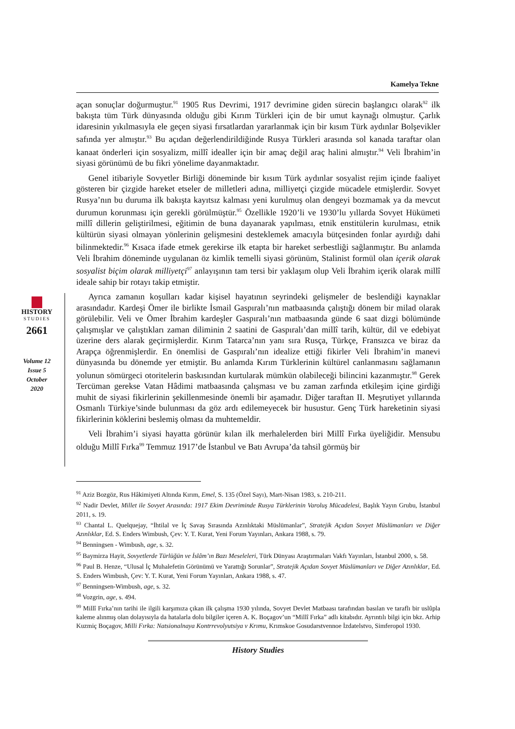Kamelya Tekne
açan sonuçlar doğurmuştur.<sup>91</sup> 1905 Rus Devrimi, 1917 devrimine giden sürecin başlangıcı olarak<sup>92</sup> ilk bakışta tüm Türk dünyasında olduğu gibi Kırım Türkleri için de bir umut kaynağı olmuştur. Çarlık idaresinin yıkılmasıyla ele geçen siyasi fırsatlardan yararlanmak için bir kısım Türk aydınlar Bolşevikler safında yer almıştır.<sup>93</sup> Bu açıdan değerlendirildiğinde Rusya Türkleri arasında sol kanada taraftar olan kanaat önderleri için sosyalizm, millî idealler için bir amaç değil araç halini almıştır.<sup>94</sup> Veli İbrahim’in siyasi görünümü de bu fikri yönelime dayanmaktadır.
Genel itibariyle Sovyetler Birliği döneminde bir kısım Türk aydınlar sosyalist rejim içinde faaliyet gösteren bir çizgide hareket etseler de milletleri adına, milliyetçi çizgide mücadele etmişlerdir. Sovyet Rusya’nın bu duruma ilk bakışta kayıtsız kalması yeni kurulmuş olan dengeyi bozmamak ya da mevcut durumun korunması için gerekli görülmüştür.<sup>95</sup> Özellikle 1920’li ve 1930’lu yıllarda Sovyet Hükümeti millî dillerin geliştirilmesi, eğitimin de buna dayanarak yapılması, etnik enstitülerin kurulması, etnik kültürün siyasi olmayan yönlerinin gelişmesini desteklemek amacıyla bütçesinden fonlar ayırdığı dahi bilinmektedir.<sup>96</sup> Kısaca ifade etmek gerekirse ilk etapta bir hareket serbestliği sağlanmıştır. Bu anlamda Veli İbrahim döneminde uygulanan öz kimlik temelli siyasi görünüm, Stalinist formül olan içerik olarak sosyalist biçim olarak milliyetçi<sup>97</sup> anlayışının tam tersi bir yaklaşım olup Veli İbrahim içerik olarak millî ideale sahip bir rotayı takip etmiştir.
Ayrıca zamanın koşulları kadar kişisel hayatının seyrindeki gelişmeler de beslendiği kaynaklar arasındadır. Kardeşi Ömer ile birlikte İsmail Gaspıralı’nın matbaasında çalıştığı dönem bir milad olarak görülebilir. Veli ve Ömer İbrahim kardeşler Gaspıralı’nın matbaasında günde 6 saat dizgi bölümünde çalışmışlar ve çalıştıkları zaman diliminin 2 saatini de Gaspıralı’dan millî tarih, kültür, dil ve edebiyat üzerine ders alarak geçirmişlerdir. Kırım Tatarca’nın yanı sıra Rusça, Türkçe, Fransızca ve biraz da Arapça öğrenmişlerdir. En önemlisi de Gaspıralı’nın idealize ettiği fikirler Veli İbrahim’in manevi dünyasında bu dönemde yer etmiştir. Bu anlamda Kırım Türklerinin kültürel canlanmasını sağlamanın yolunun sömürgeci otoritelerin baskısından kurtularak mümkün olabileceği bilincini kazanmıştır.<sup>98</sup> Gerek Tercüman gerekse Vatan Hâdimi matbaasında çalışması ve bu zaman zarfında etkileşim içine girdiği muhit de siyasi fikirlerinin şekillenmesinde önemli bir aşamadır. Diğer taraftan II. Meşrutiyet yıllarında Osmanlı Türkiye’sinde bulunması da göz ardı edilemeyecek bir husustur. Genç Türk hareketinin siyasi fikirlerinin köklerini beslemiş olması da muhtemeldir.
Veli İbrahim’i siyasi hayatta görünür kılan ilk merhalelerden biri Millî Fırka üyeliğidir. Mensubu olduğu Millî Fırka<sup>99</sup> Temmuz 1917’de İstanbul ve Batı Avrupa’da tahsil görmüş bir
HISTORY
STUDIES
2661
Volume 12
Issue 5
October
2020
<sup>91</sup> Aziz Bozgöz, Rus Hâkimiyeti Altında Kırım, Emel, S. 135 (Özel Sayı), Mart-Nisan 1983, s. 210-211.
<sup>92</sup> Nadir Devlet, Millet ile Sovyet Arasında: 1917 Ekim Devriminde Rusya Türklerinin Varoluş Mücadelesi, Başlık Yayın Grubu, İstanbul 2011, s. 19.
<sup>93</sup> Chantal L. Quelquejay, “İhtilal ve İç Savaş Sırasında Azınlıktaki Müslümanlar”, Stratejik Açıdan Sovyet Müslümanları ve Diğer Azınlıklar, Ed. S. Enders Wimbush, Çev: Y. T. Kurat, Yeni Forum Yayınları, Ankara 1988, s. 79.
<sup>94</sup> Benningsen - Wimbush, age, s. 32.
<sup>95</sup> Baymirza Hayit, Sovyetlerde Türlüğün ve İslâm’ın Bazı Meseleleri, Türk Dünyası Araştırmaları Vakfı Yayınları, İstanbul 2000, s. 58.
<sup>96</sup> Paul B. Henze, “Ulusal İç Muhalefetin Görünümü ve Yarattığı Sorunlar”, Stratejik Açıdan Sovyet Müslümanları ve Diğer Azınlıklar, Ed. S. Enders Wimbush, Çev: Y. T. Kurat, Yeni Forum Yayınları, Ankara 1988, s. 47.
<sup>97</sup> Benningsen-Wimbush, age, s. 32.
<sup>98</sup> Vozgrin, age, s. 494.
<sup>99</sup> Millî Fırka’nın tarihi ile ilgili karşımıza çıkan ilk çalışma 1930 yılında, Sovyet Devlet Matbaası tarafından basılan ve taraflı bir uslûpla kaleme alınmış olan dolayısıyla da hatalarla dolu bilgiler içeren A. K. Boçagov’un “Millî Fırka” adlı kitabıdır. Ayrıntılı bilgi için bkz. Arhip Kuzmiç Boçagov, Milli Fırka: Natsionalnaya Kontrrevolyutsiya v Krımu, Krımskoe Gosudarstvennoe İzdatelstvo, Simferopol 1930.
History Studies